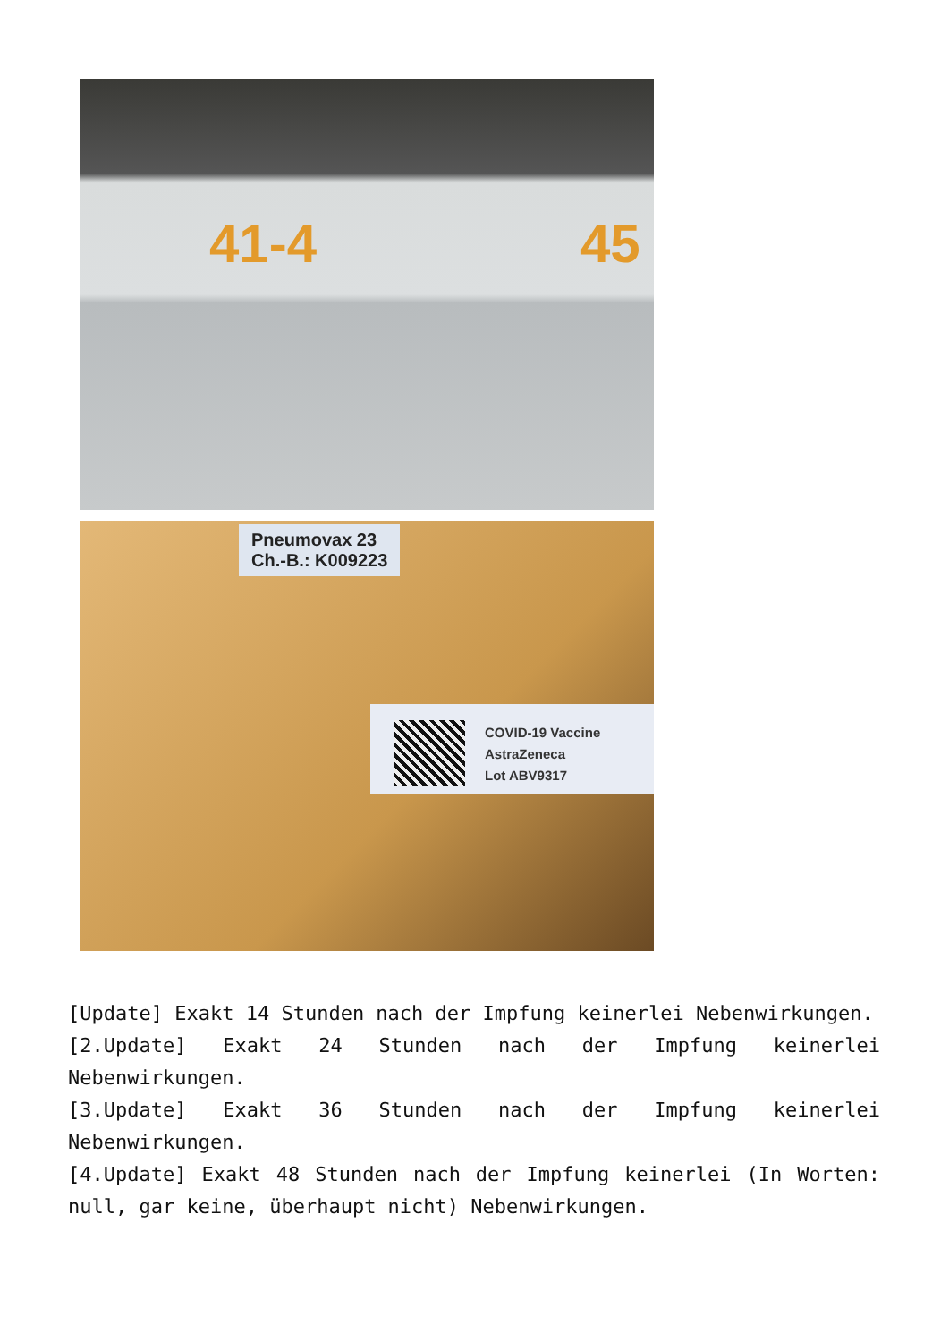41-4 45
Pneumovax 23
Ch.-B.: K009223
COVID-19 Vaccine
AstraZeneca
Lot ABV9317
[Update] Exakt 14 Stunden nach der Impfung keinerlei Nebenwirkungen.
[2.Update] Exakt 24 Stunden nach der Impfung keinerlei Nebenwirkungen.
[3.Update] Exakt 36 Stunden nach der Impfung keinerlei Nebenwirkungen.
[4.Update] Exakt 48 Stunden nach der Impfung keinerlei (In Worten: null, gar keine, überhaupt nicht) Nebenwirkungen.